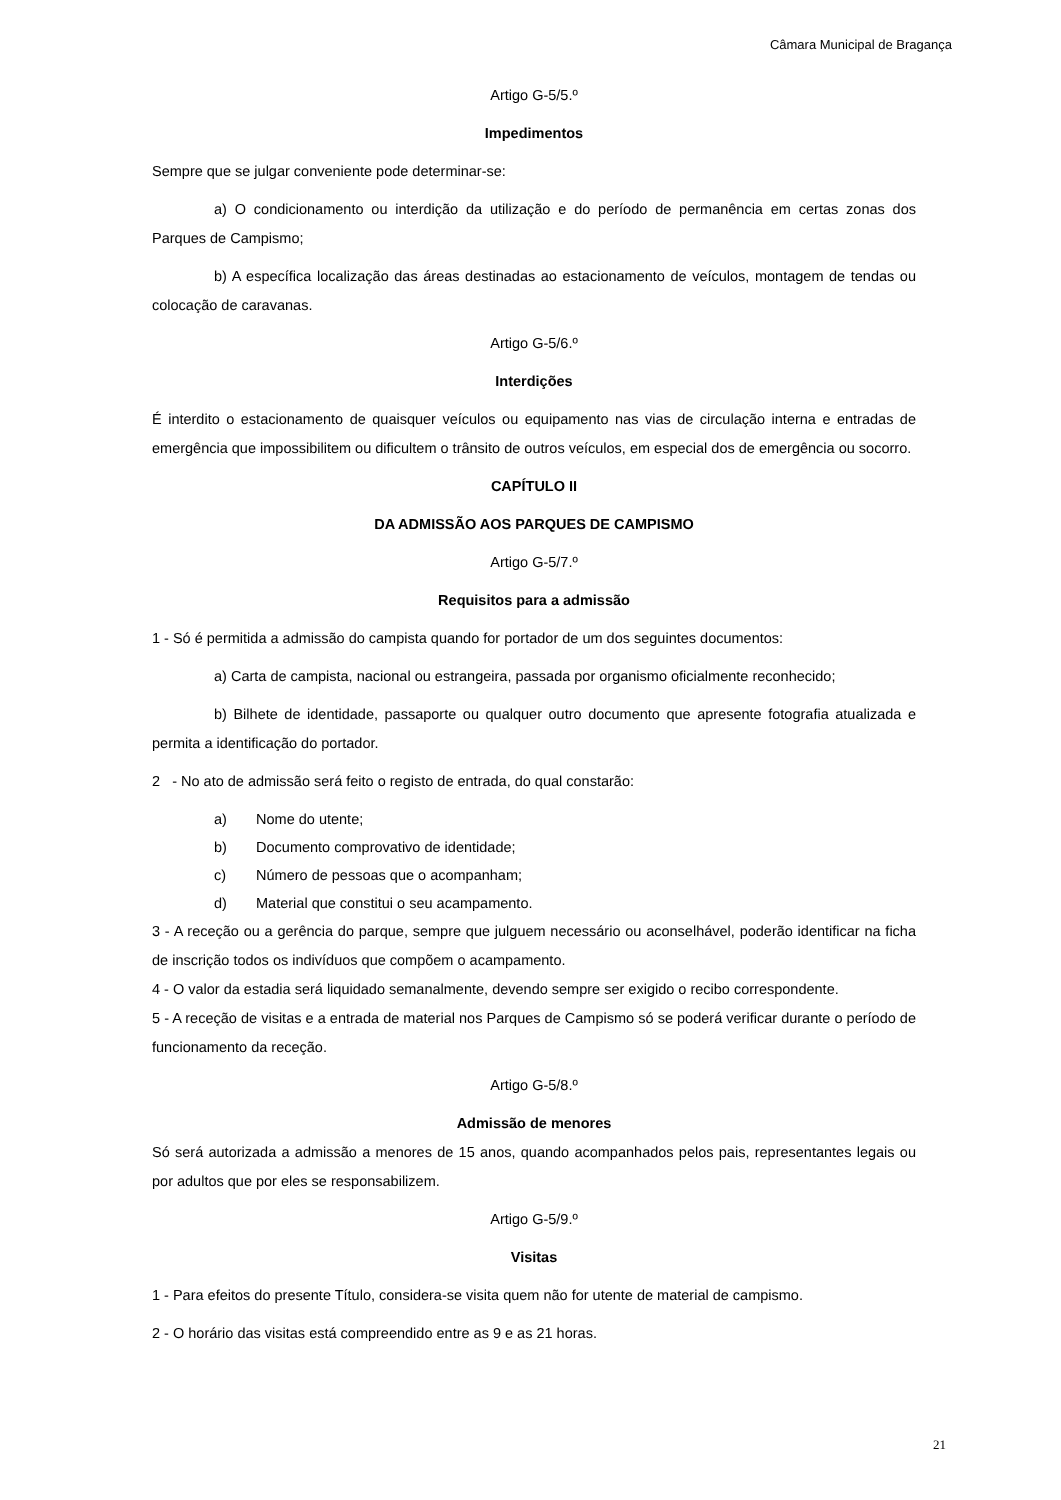Câmara Municipal de Bragança
Artigo G-5/5.º
Impedimentos
Sempre que se julgar conveniente pode determinar-se:
a) O condicionamento ou interdição da utilização e do período de permanência em certas zonas dos Parques de Campismo;
b) A específica localização das áreas destinadas ao estacionamento de veículos, montagem de tendas ou colocação de caravanas.
Artigo G-5/6.º
Interdições
É interdito o estacionamento de quaisquer veículos ou equipamento nas vias de circulação interna e entradas de emergência que impossibilitem ou dificultem o trânsito de outros veículos, em especial dos de emergência ou socorro.
CAPÍTULO II
DA ADMISSÃO AOS PARQUES DE CAMPISMO
Artigo G-5/7.º
Requisitos para a admissão
1 - Só é permitida a admissão do campista quando for portador de um dos seguintes documentos:
a) Carta de campista, nacional ou estrangeira, passada por organismo oficialmente reconhecido;
b) Bilhete de identidade, passaporte ou qualquer outro documento que apresente fotografia atualizada e permita a identificação do portador.
2 - No ato de admissão será feito o registo de entrada, do qual constarão:
a) Nome do utente;
b) Documento comprovativo de identidade;
c) Número de pessoas que o acompanham;
d) Material que constitui o seu acampamento.
3 - A receção ou a gerência do parque, sempre que julguem necessário ou aconselhável, poderão identificar na ficha de inscrição todos os indivíduos que compõem o acampamento.
4 - O valor da estadia será liquidado semanalmente, devendo sempre ser exigido o recibo correspondente.
5 - A receção de visitas e a entrada de material nos Parques de Campismo só se poderá verificar durante o período de funcionamento da receção.
Artigo G-5/8.º
Admissão de menores
Só será autorizada a admissão a menores de 15 anos, quando acompanhados pelos pais, representantes legais ou por adultos que por eles se responsabilizem.
Artigo G-5/9.º
Visitas
1 - Para efeitos do presente Título, considera-se visita quem não for utente de material de campismo.
2 - O horário das visitas está compreendido entre as 9 e as 21 horas.
21